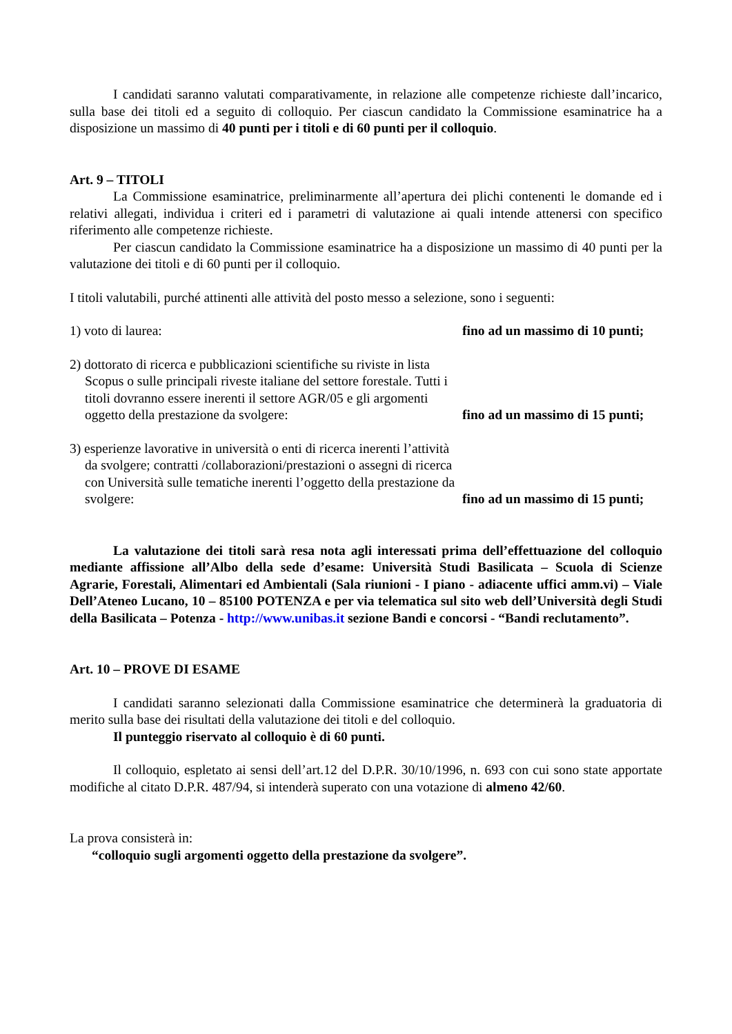I candidati saranno valutati comparativamente, in relazione alle competenze richieste dall’incarico, sulla base dei titoli ed a seguito di colloquio. Per ciascun candidato la Commissione esaminatrice ha a disposizione un massimo di 40 punti per i titoli e di 60 punti per il colloquio.
Art. 9 – TITOLI
La Commissione esaminatrice, preliminarmente all’apertura dei plichi contenenti le domande ed i relativi allegati, individua i criteri ed i parametri di valutazione ai quali intende attenersi con specifico riferimento alle competenze richieste.
Per ciascun candidato la Commissione esaminatrice ha a disposizione un massimo di 40 punti per la valutazione dei titoli e di 60 punti per il colloquio.
I titoli valutabili, purché attinenti alle attività del posto messo a selezione, sono i seguenti:
1) voto di laurea:
fino ad un massimo di 10 punti;
2) dottorato di ricerca e pubblicazioni scientifiche su riviste in lista Scopus o sulle principali riveste italiane del settore forestale. Tutti i titoli dovranno essere inerenti il settore AGR/05 e gli argomenti oggetto della prestazione da svolgere:
fino ad un massimo di 15 punti;
3) esperienze lavorative in università o enti di ricerca inerenti l’attività da svolgere; contratti /collaborazioni/prestazioni o assegni di ricerca con Università sulle tematiche inerenti l’oggetto della prestazione da svolgere:
fino ad un massimo di 15 punti;
La valutazione dei titoli sarà resa nota agli interessati prima dell’effettuazione del colloquio mediante affissione all’Albo della sede d’esame: Università Studi Basilicata – Scuola di Scienze Agrarie, Forestali, Alimentari ed Ambientali (Sala riunioni - I piano - adiacente uffici amm.vi) – Viale Dell’Ateneo Lucano, 10 – 85100 POTENZA e per via telematica sul sito web dell’Università degli Studi della Basilicata – Potenza - http://www.unibas.it sezione Bandi e concorsi - “Bandi reclutamento”.
Art. 10 – PROVE DI ESAME
I candidati saranno selezionati dalla Commissione esaminatrice che determinerà la graduatoria di merito sulla base dei risultati della valutazione dei titoli e del colloquio.
Il punteggio riservato al colloquio è di 60 punti.
Il colloquio, espletato ai sensi dell’art.12 del D.P.R. 30/10/1996, n. 693 con cui sono state apportate modifiche al citato D.P.R. 487/94, si intenderà superato con una votazione di almeno 42/60.
La prova consisterà in:
“colloquio sugli argomenti oggetto della prestazione da svolgere”.